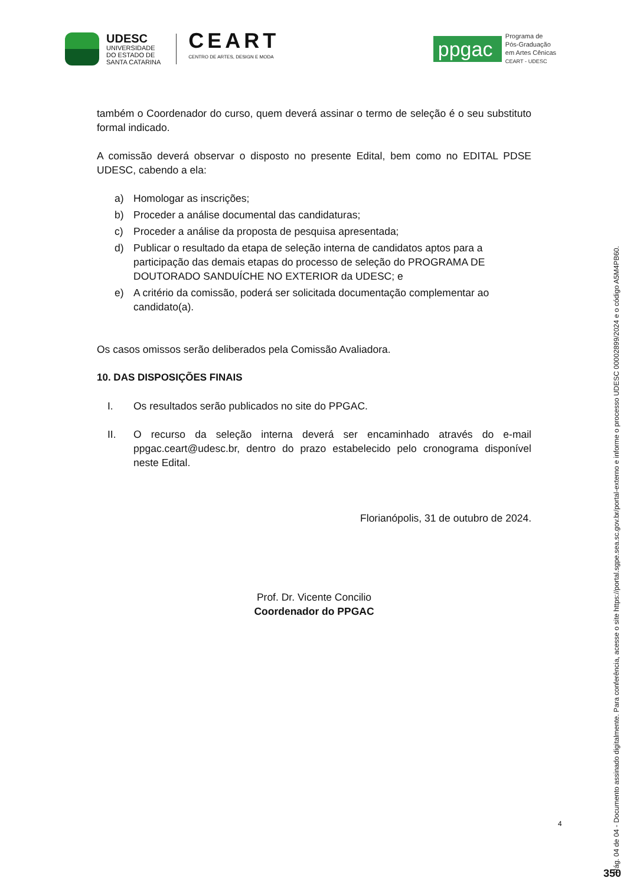UDESC
UNIVERSIDADE
DO ESTADO DE
SANTA CATARINA
CEART
CENTRO DE ARTES, DESIGN E MODA
ppgac
Programa de
Pós-Graduação
em Artes Cênicas
CEART - UDESC
também o Coordenador do curso, quem deverá assinar o termo de seleção é o seu substituto formal indicado.
A comissão deverá observar o disposto no presente Edital, bem como no EDITAL PDSE UDESC, cabendo a ela:
a) Homologar as inscrições;
b) Proceder a análise documental das candidaturas;
c) Proceder a análise da proposta de pesquisa apresentada;
d) Publicar o resultado da etapa de seleção interna de candidatos aptos para a participação das demais etapas do processo de seleção do PROGRAMA DE DOUTORADO SANDUÍCHE NO EXTERIOR da UDESC; e
e) A critério da comissão, poderá ser solicitada documentação complementar ao candidato(a).
Os casos omissos serão deliberados pela Comissão Avaliadora.
10. DAS DISPOSIÇÕES FINAIS
I. Os resultados serão publicados no site do PPGAC.
II. O recurso da seleção interna deverá ser encaminhado através do e-mail ppgac.ceart@udesc.br, dentro do prazo estabelecido pelo cronograma disponível neste Edital.
Florianópolis, 31 de outubro de 2024.
Prof. Dr. Vicente Concilio
Coordenador do PPGAC
4
Pág. 04 de 04 - Documento assinado digitalmente. Para conferência, acesse o site https://portal.sgpe.sea.sc.gov.br/portal-externo e informe o processo UDESC 00002899/2024 e o código A5M4PB60.
350